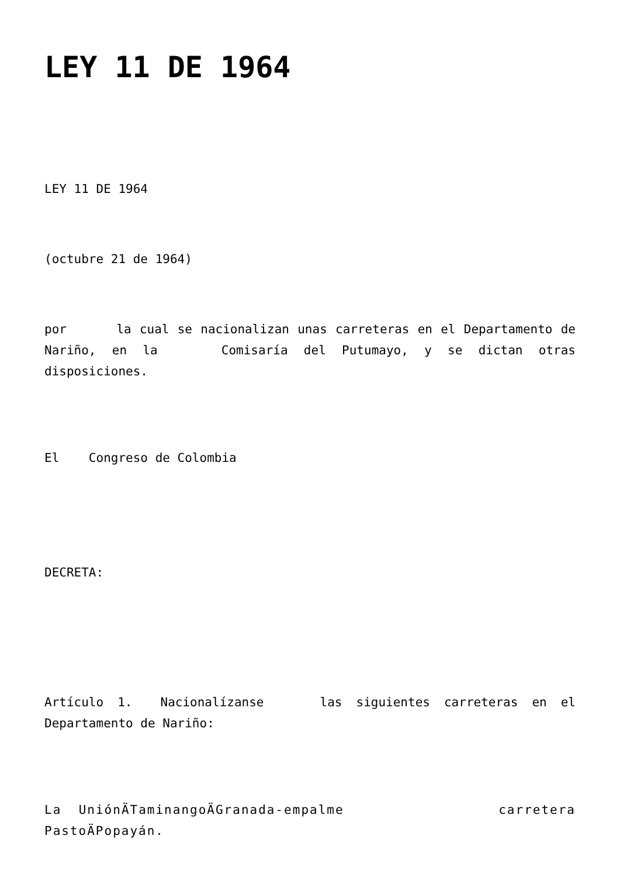LEY 11 DE 1964
LEY 11 DE 1964
(octubre 21 de 1964)
por la cual se nacionalizan unas carreteras en el Departamento de Nariño, en la Comisaría del Putumayo, y se dictan otras disposiciones.
El Congreso de Colombia
DECRETA:
Artículo 1. Nacionalízanse las siguientes carreteras en el Departamento de Nariño:
La UniónÄTaminangoÄGranada-empalme carretera PastoÄPopayán.